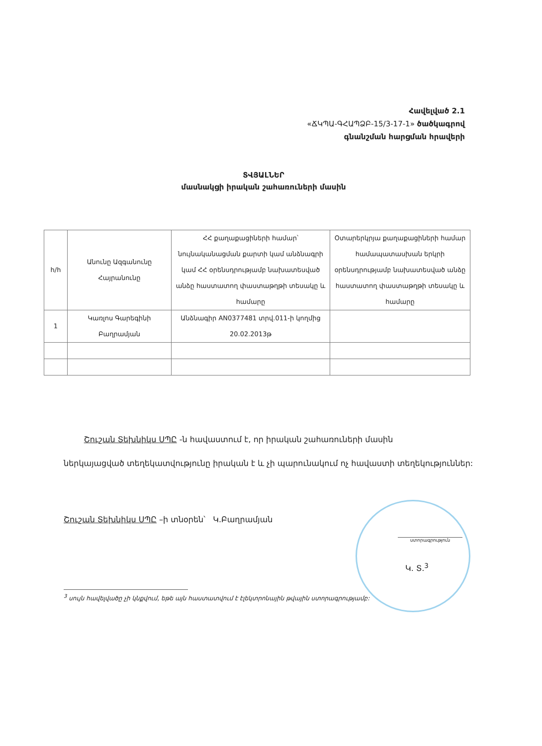Հավելված 2.1
«ՃԿՊԱ-ԳՀԱՊՁԲ-15/3-17-1» ծածկագրով
գնանշման հարցման հրավերի
ՏՎՅԱԼՆԵՐ
մասնակցի իրական շահառուների մասին
| հ/հ | Անունը Ազգանունը Հայրանունը | ՀՀ քաղաքացիների համար՝ նույնականացման քարտի կամ անձնագրի կամ ՀՀ օրենսդրությամբ նախատեսված անձը հաստատող փաստաթղթի տեսակը և համարը | Օտարերկրյա քաղաքացիների համար համապատասխան երկրի օրենսդրությամբ նախատեսված անձը հաստատող փաստաթղթի տեսակը և համարը |
| --- | --- | --- | --- |
| 1 | Կառլոս Գարեգինի Բաղրամյան | Անձնագիր AN0377481 տրվ.011-ի կողմից 20.02.2013թ | |
Շուշան Տեխնիկս ՍՊԸ -ն հավաստում է, որ իրական շահառուների մասին
ներկայացված տեղեկատվությունը իրական է և չի պարունակում ոչ հավաստի տեղեկություններ:
Շուշան Տեխնիկս ՍՊԸ –ի տնօրեն՝ Կ.Բաղրամյան
ստորագրություն
Կ. Տ.<sup>3</sup>
<sup>3</sup> սույն հավելվածը չի կնքվում, եթե այն հաստատվում է էլեկտրոնային թվային ստորագրությամբ: